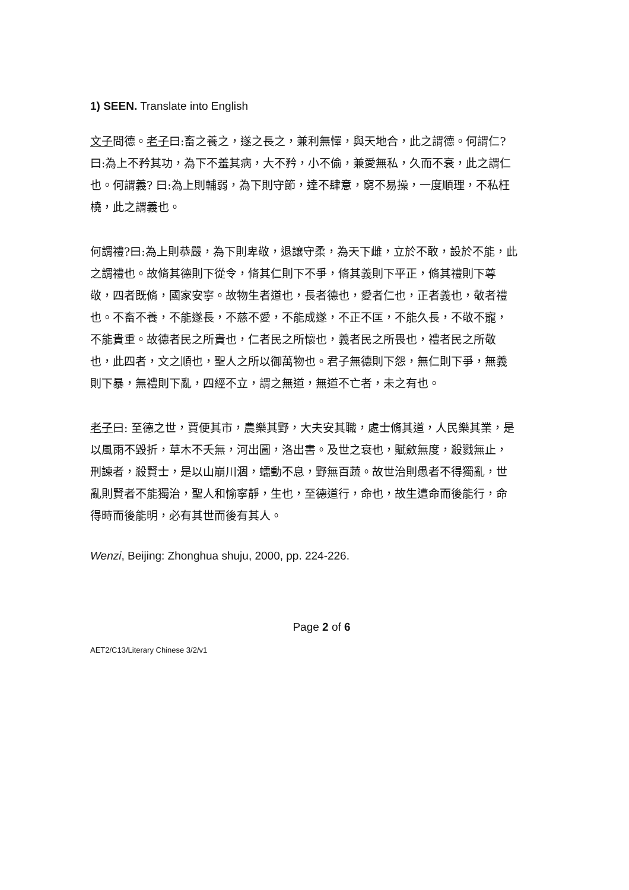1) SEEN. Translate into English
文子問德。老子曰:畜之養之，遂之長之，兼利無懌，與天地合，此之謂德。何謂仁?曰:為上不矜其功，為下不羞其病，大不矜，小不偷，兼愛無私，久而不衰，此之謂仁也。何謂義? 曰:為上則輔弱，為下則守節，達不肆意，窮不易操，一度順理，不私枉橈，此之謂義也。
何謂禮?曰:為上則恭嚴，為下則卑敬，退讓守柔，為天下雌，立於不敢，設於不能，此之謂禮也。故脩其德則下從令，脩其仁則下不爭，脩其義則下平正，脩其禮則下尊敬，四者既脩，國家安寧。故物生者道也，長者德也，愛者仁也，正者義也，敬者禮也。不畜不養，不能遂長，不慈不愛，不能成遂，不正不匡，不能久長，不敬不寵，不能貴重。故德者民之所貴也，仁者民之所懷也，義者民之所畏也，禮者民之所敬也，此四者，文之順也，聖人之所以御萬物也。君子無德則下怨，無仁則下爭，無義則下暴，無禮則下亂，四經不立，謂之無道，無道不亡者，未之有也。
老子曰: 至德之世，賈便其市，農樂其野，大夫安其職，處士脩其道，人民樂其業，是以風雨不毀折，草木不夭無，河出圖，洛出書。及世之衰也，賦斂無度，殺戮無止，刑諫者，殺賢士，是以山崩川涸，蠕動不息，野無百蔬。故世治則愚者不得獨亂，世亂則賢者不能獨治，聖人和愉寧靜，生也，至德道行，命也，故生遭命而後能行，命得時而後能明，必有其世而後有其人。
Wenzi, Beijing: Zhonghua shuju, 2000, pp. 224-226.
Page 2 of 6
AET2/C13/Literary Chinese 3/2/v1